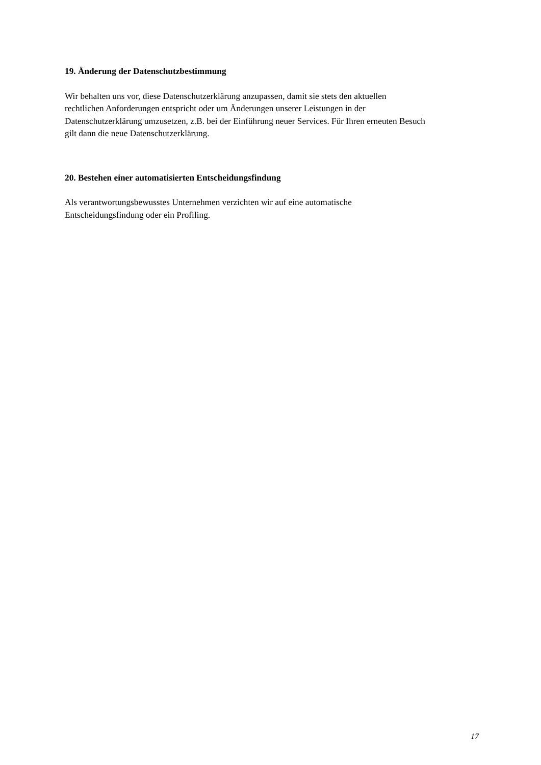19. Änderung der Datenschutzbestimmung
Wir behalten uns vor, diese Datenschutzerklärung anzupassen, damit sie stets den aktuellen
rechtlichen Anforderungen entspricht oder um Änderungen unserer Leistungen in der
Datenschutzerklärung umzusetzen, z.B. bei der Einführung neuer Services. Für Ihren erneuten Besuch
gilt dann die neue Datenschutzerklärung.
20. Bestehen einer automatisierten Entscheidungsfindung
Als verantwortungsbewusstes Unternehmen verzichten wir auf eine automatische
Entscheidungsfindung oder ein Profiling.
17